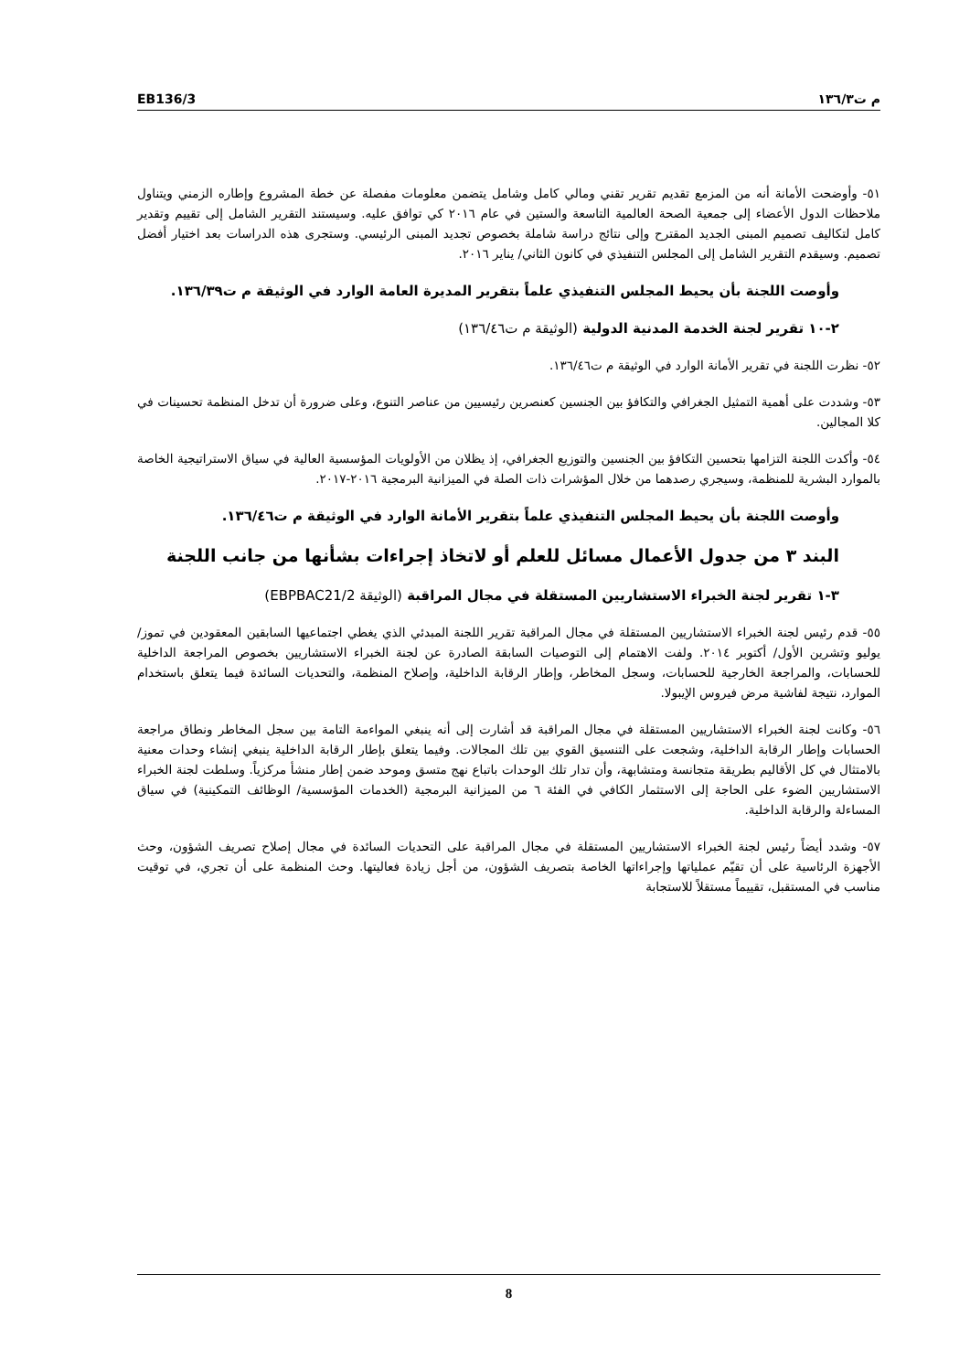EB136/3 م ت١٣٦/٣
٥١- وأوضحت الأمانة أنه من المزمع تقديم تقرير تقني ومالي كامل وشامل يتضمن معلومات مفصلة عن خطة المشروع وإطاره الزمني ويتناول ملاحظات الدول الأعضاء إلى جمعية الصحة العالمية التاسعة والستين في عام ٢٠١٦ كي توافق عليه. وسيستند التقرير الشامل إلى تقييم وتقدير كامل لتكاليف تصميم المبنى الجديد المقترح وإلى نتائج دراسة شاملة بخصوص تجديد المبنى الرئيسي. وستجرى هذه الدراسات بعد اختيار أفضل تصميم. وسيقدم التقرير الشامل إلى المجلس التنفيذي في كانون الثاني/ يناير ٢٠١٦.
وأوصت اللجنة بأن يحيط المجلس التنفيذي علماً بتقرير المديرة العامة الوارد في الوثيقة م ت١٣٦/٣٩.
٢-١٠ تقرير لجنة الخدمة المدنية الدولية (الوثيقة م ت١٣٦/٤٦)
٥٢- نظرت اللجنة في تقرير الأمانة الوارد في الوثيقة م ت١٣٦/٤٦.
٥٣- وشددت على أهمية التمثيل الجغرافي والتكافؤ بين الجنسين كعنصرين رئيسيين من عناصر التنوع، وعلى ضرورة أن تدخل المنظمة تحسينات في كلا المجالين.
٥٤- وأكدت اللجنة التزامها بتحسين التكافؤ بين الجنسين والتوزيع الجغرافي، إذ يظلان من الأولويات المؤسسية العالية في سياق الاستراتيجية الخاصة بالموارد البشرية للمنظمة، وسيجري رصدهما من خلال المؤشرات ذات الصلة في الميزانية البرمجية ٢٠١٦-٢٠١٧.
وأوصت اللجنة بأن يحيط المجلس التنفيذي علماً بتقرير الأمانة الوارد في الوثيقة م ت١٣٦/٤٦.
البند ٣ من جدول الأعمال مسائل للعلم أو لاتخاذ إجراءات بشأنها من جانب اللجنة
٣-١ تقرير لجنة الخبراء الاستشاريين المستقلة في مجال المراقبة (الوثيقة EBPBAC21/2)
٥٥- قدم رئيس لجنة الخبراء الاستشاريين المستقلة في مجال المراقبة تقرير اللجنة المبدئي الذي يغطي اجتماعيها السابقين المعقودين في تموز/ يوليو وتشرين الأول/ أكتوبر ٢٠١٤. ولفت الاهتمام إلى التوصيات السابقة الصادرة عن لجنة الخبراء الاستشاريين بخصوص المراجعة الداخلية للحسابات، والمراجعة الخارجية للحسابات، وسجل المخاطر، وإطار الرقابة الداخلية، وإصلاح المنظمة، والتحديات السائدة فيما يتعلق باستخدام الموارد، نتيجة لفاشية مرض فيروس الإيبولا.
٥٦- وكانت لجنة الخبراء الاستشاريين المستقلة في مجال المراقبة قد أشارت إلى أنه ينبغي المواءمة التامة بين سجل المخاطر ونطاق مراجعة الحسابات وإطار الرقابة الداخلية، وشجعت على التنسيق القوي بين تلك المجالات. وفيما يتعلق بإطار الرقابة الداخلية ينبغي إنشاء وحدات معنية بالامتثال في كل الأقاليم بطريقة متجانسة ومتشابهة، وأن تدار تلك الوحدات باتباع نهج متسق وموحد ضمن إطار منشأ مركزياً. وسلطت لجنة الخبراء الاستشاريين الضوء على الحاجة إلى الاستثمار الكافي في الفئة ٦ من الميزانية البرمجية (الخدمات المؤسسية/ الوظائف التمكينية) في سياق المساءلة والرقابة الداخلية.
٥٧- وشدد أيضاً رئيس لجنة الخبراء الاستشاريين المستقلة في مجال المراقبة على التحديات السائدة في مجال إصلاح تصريف الشؤون، وحث الأجهزة الرئاسية على أن تقيّم عملياتها وإجراءاتها الخاصة بتصريف الشؤون، من أجل زيادة فعاليتها. وحث المنظمة على أن تجري، في توقيت مناسب في المستقبل، تقييماً مستقلاً للاستجابة
8